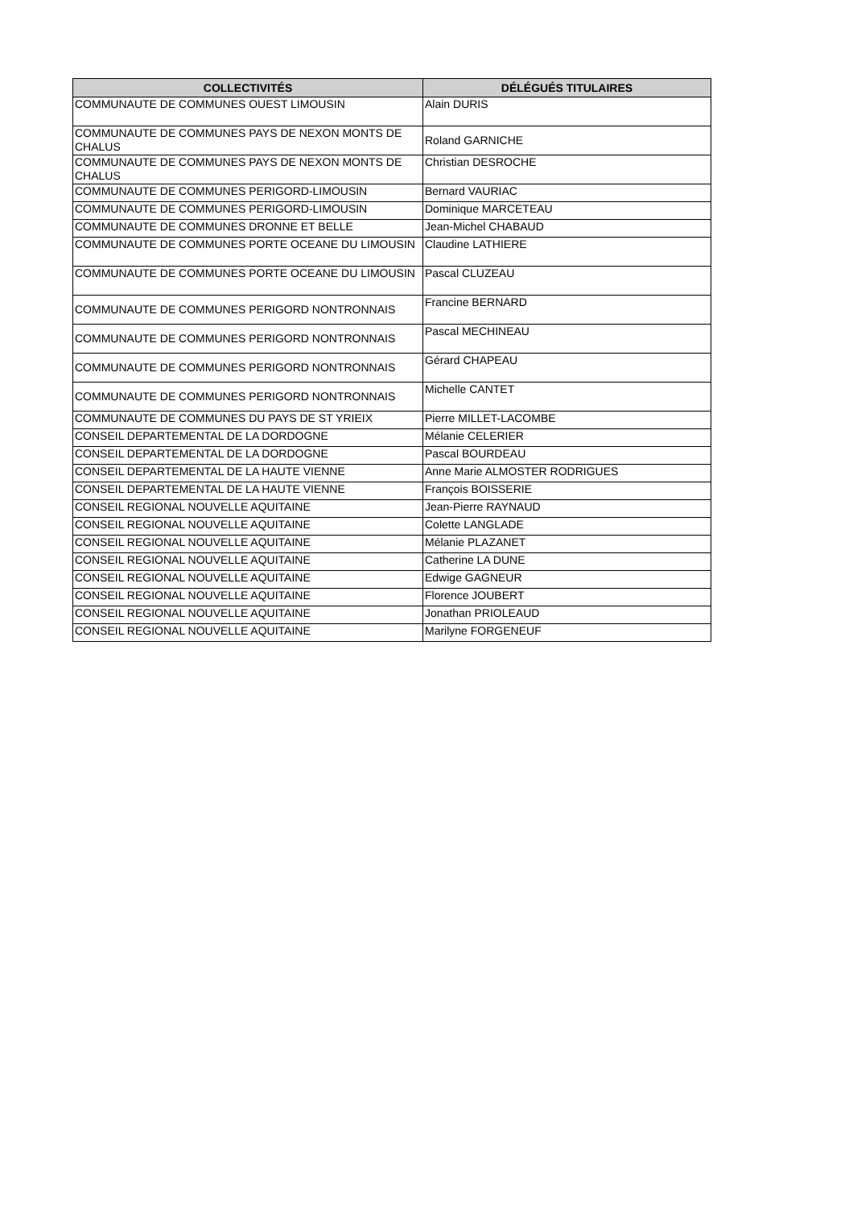| COLLECTIVITÉS | DÉLÉGUÉS TITULAIRES |
| --- | --- |
| COMMUNAUTE DE COMMUNES OUEST LIMOUSIN | Alain DURIS |
| COMMUNAUTE DE COMMUNES PAYS DE NEXON MONTS DE CHALUS | Roland GARNICHE |
| COMMUNAUTE DE COMMUNES PAYS DE NEXON MONTS DE CHALUS | Christian DESROCHE |
| COMMUNAUTE DE COMMUNES PERIGORD-LIMOUSIN | Bernard VAURIAC |
| COMMUNAUTE DE COMMUNES PERIGORD-LIMOUSIN | Dominique MARCETEAU |
| COMMUNAUTE DE COMMUNES DRONNE ET BELLE | Jean-Michel CHABAUD |
| COMMUNAUTE DE COMMUNES PORTE OCEANE DU LIMOUSIN | Claudine LATHIERE |
| COMMUNAUTE DE COMMUNES PORTE OCEANE DU LIMOUSIN | Pascal CLUZEAU |
| COMMUNAUTE DE COMMUNES PERIGORD NONTRONNAIS | Francine BERNARD |
| COMMUNAUTE DE COMMUNES PERIGORD NONTRONNAIS | Pascal MECHINEAU |
| COMMUNAUTE DE COMMUNES PERIGORD NONTRONNAIS | Gérard CHAPEAU |
| COMMUNAUTE DE COMMUNES PERIGORD NONTRONNAIS | Michelle CANTET |
| COMMUNAUTE DE COMMUNES DU PAYS DE ST YRIEIX | Pierre MILLET-LACOMBE |
| CONSEIL DEPARTEMENTAL DE LA DORDOGNE | Mélanie CELERIER |
| CONSEIL DEPARTEMENTAL DE LA DORDOGNE | Pascal BOURDEAU |
| CONSEIL DEPARTEMENTAL DE LA HAUTE VIENNE | Anne Marie ALMOSTER RODRIGUES |
| CONSEIL DEPARTEMENTAL DE LA HAUTE VIENNE | François BOISSERIE |
| CONSEIL REGIONAL NOUVELLE AQUITAINE | Jean-Pierre RAYNAUD |
| CONSEIL REGIONAL NOUVELLE AQUITAINE | Colette LANGLADE |
| CONSEIL REGIONAL NOUVELLE AQUITAINE | Mélanie PLAZANET |
| CONSEIL REGIONAL NOUVELLE AQUITAINE | Catherine LA DUNE |
| CONSEIL REGIONAL NOUVELLE AQUITAINE | Edwige GAGNEUR |
| CONSEIL REGIONAL NOUVELLE AQUITAINE | Florence JOUBERT |
| CONSEIL REGIONAL NOUVELLE AQUITAINE | Jonathan PRIOLEAUD |
| CONSEIL REGIONAL NOUVELLE AQUITAINE | Marilyne FORGENEUF |